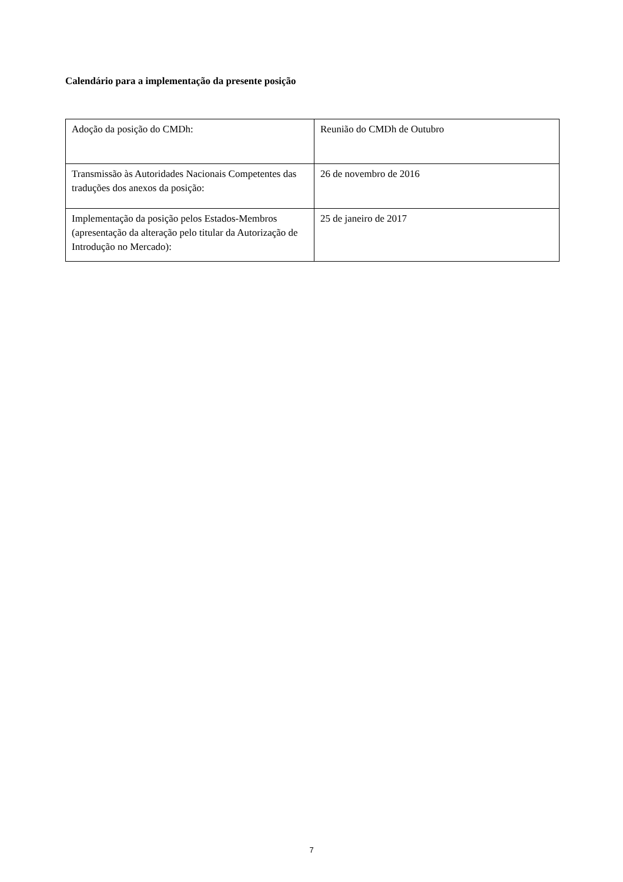Calendário para a implementação da presente posição
| Adoção da posição do CMDh: | Reunião do CMDh de Outubro |
| Transmissão às Autoridades Nacionais Competentes das traduções dos anexos da posição: | 26 de novembro de 2016 |
| Implementação da posição pelos Estados-Membros (apresentação da alteração pelo titular da Autorização de Introdução no Mercado): | 25 de janeiro de 2017 |
7